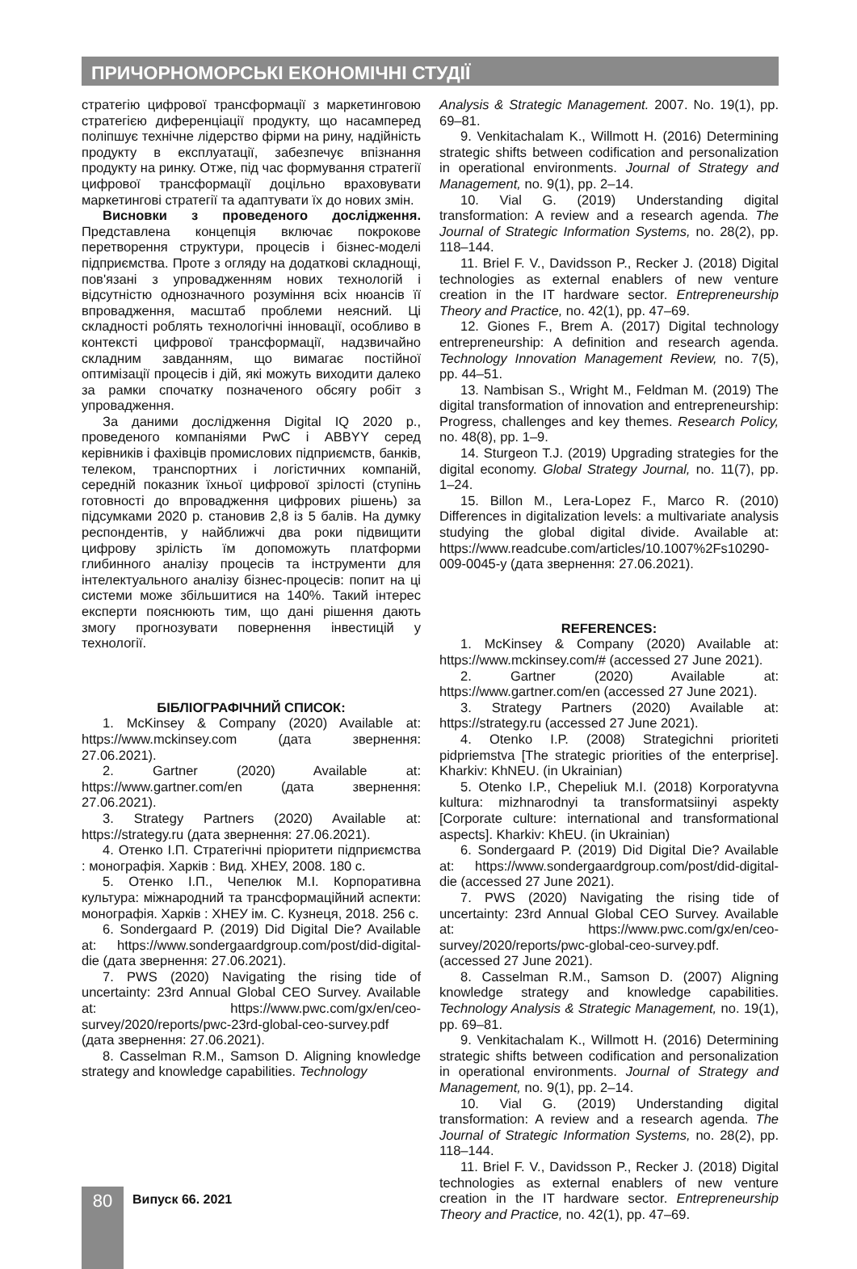ПРИЧОРНОМОРСЬКІ ЕКОНОМІЧНІ СТУДІЇ
стратегію цифрової трансформації з маркетинговою стратегією диференціації продукту, що насамперед поліпшує технічне лідерство фірми на рину, надійність продукту в експлуатації, забезпечує впізнання продукту на ринку. Отже, під час формування стратегії цифрової трансформації доцільно враховувати маркетингові стратегії та адаптувати їх до нових змін.
Висновки з проведеного дослідження. Представлена концепція включає покрокове перетворення структури, процесів і бізнес-моделі підприємства. Проте з огляду на додаткові складнощі, пов'язані з упровадженням нових технологій і відсутністю однозначного розуміння всіх нюансів її впровадження, масштаб проблеми неясний. Ці складності роблять технологічні інновації, особливо в контексті цифрової трансформації, надзвичайно складним завданням, що вимагає постійної оптимізації процесів і дій, які можуть виходити далеко за рамки спочатку позначеного обсягу робіт з упровадження.
За даними дослідження Digital IQ 2020 р., проведеного компаніями PwC і ABBYY серед керівників і фахівців промислових підприємств, банків, телеком, транспортних і логістичних компаній, середній показник їхньої цифрової зрілості (ступінь готовності до впровадження цифрових рішень) за підсумками 2020 р. становив 2,8 із 5 балів. На думку респондентів, у найближчі два роки підвищити цифрову зрілість їм допоможуть платформи глибинного аналізу процесів та інструменти для інтелектуального аналізу бізнес-процесів: попит на ці системи може збільшитися на 140%. Такий інтерес експерти пояснюють тим, що дані рішення дають змогу прогнозувати повернення інвестицій у технології.
БІБЛІОГРАФІЧНИЙ СПИСОК:
1. McKinsey & Company (2020) Available at: https://www.mckinsey.com (дата звернення: 27.06.2021).
2. Gartner (2020) Available at: https://www.gartner.com/en (дата звернення: 27.06.2021).
3. Strategy Partners (2020) Available at: https://strategy.ru (дата звернення: 27.06.2021).
4. Отенко І.П. Стратегічні пріоритети підприємства : монографія. Харків : Вид. ХНЕУ, 2008. 180 с.
5. Отенко І.П., Чепелюк М.І. Корпоративна культура: міжнародний та трансформаційний аспекти: монографія. Харків : ХНЕУ ім. С. Кузнеця, 2018. 256 с.
6. Sondergaard P. (2019) Did Digital Die? Available at: https://www.sondergaardgroup.com/post/did-digital-die (дата звернення: 27.06.2021).
7. PWS (2020) Navigating the rising tide of uncertainty: 23rd Annual Global CEO Survey. Available at: https://www.pwc.com/gx/en/ceo-survey/2020/reports/pwc-23rd-global-ceo-survey.pdf (дата звернення: 27.06.2021).
8. Casselman R.M., Samson D. Aligning knowledge strategy and knowledge capabilities. Technology
Analysis & Strategic Management. 2007. No. 19(1), pp. 69–81.
9. Venkitachalam K., Willmott H. (2016) Determining strategic shifts between codification and personalization in operational environments. Journal of Strategy and Management, no. 9(1), pp. 2–14.
10. Vial G. (2019) Understanding digital transformation: A review and a research agenda. The Journal of Strategic Information Systems, no. 28(2), pp. 118–144.
11. Briel F. V., Davidsson P., Recker J. (2018) Digital technologies as external enablers of new venture creation in the IT hardware sector. Entrepreneurship Theory and Practice, no. 42(1), pp. 47–69.
12. Giones F., Brem A. (2017) Digital technology entrepreneurship: A definition and research agenda. Technology Innovation Management Review, no. 7(5), pp. 44–51.
13. Nambisan S., Wright M., Feldman M. (2019) The digital transformation of innovation and entrepreneurship: Progress, challenges and key themes. Research Policy, no. 48(8), pp. 1–9.
14. Sturgeon T.J. (2019) Upgrading strategies for the digital economy. Global Strategy Journal, no. 11(7), pp. 1–24.
15. Billon M., Lera-Lopez F., Marco R. (2010) Differences in digitalization levels: a multivariate analysis studying the global digital divide. Available at: https://www.readcube.com/articles/10.1007%2Fs10290-009-0045-y (дата звернення: 27.06.2021).
REFERENCES:
1. McKinsey & Company (2020) Available at: https://www.mckinsey.com/# (accessed 27 June 2021).
2. Gartner (2020) Available at: https://www.gartner.com/en (accessed 27 June 2021).
3. Strategy Partners (2020) Available at: https://strategy.ru (accessed 27 June 2021).
4. Otenko I.P. (2008) Strategichni prioriteti pidpriemstva [The strategic priorities of the enterprise]. Kharkiv: KhNEU. (in Ukrainian)
5. Otenko I.P., Chepeliuk M.I. (2018) Korporatyvna kultura: mizhnarodnyi ta transformatsiinyi aspekty [Corporate culture: international and transformational aspects]. Kharkiv: KhEU. (in Ukrainian)
6. Sondergaard P. (2019) Did Digital Die? Available at: https://www.sondergaardgroup.com/post/did-digital-die (accessed 27 June 2021).
7. PWS (2020) Navigating the rising tide of uncertainty: 23rd Annual Global CEO Survey. Available at: https://www.pwc.com/gx/en/ceo-survey/2020/reports/pwc-global-ceo-survey.pdf. (accessed 27 June 2021).
8. Casselman R.M., Samson D. (2007) Aligning knowledge strategy and knowledge capabilities. Technology Analysis & Strategic Management, no. 19(1), pp. 69–81.
9. Venkitachalam K., Willmott H. (2016) Determining strategic shifts between codification and personalization in operational environments. Journal of Strategy and Management, no. 9(1), pp. 2–14.
10. Vial G. (2019) Understanding digital transformation: A review and a research agenda. The Journal of Strategic Information Systems, no. 28(2), pp. 118–144.
11. Briel F. V., Davidsson P., Recker J. (2018) Digital technologies as external enablers of new venture creation in the IT hardware sector. Entrepreneurship Theory and Practice, no. 42(1), pp. 47–69.
80 Випуск 66. 2021